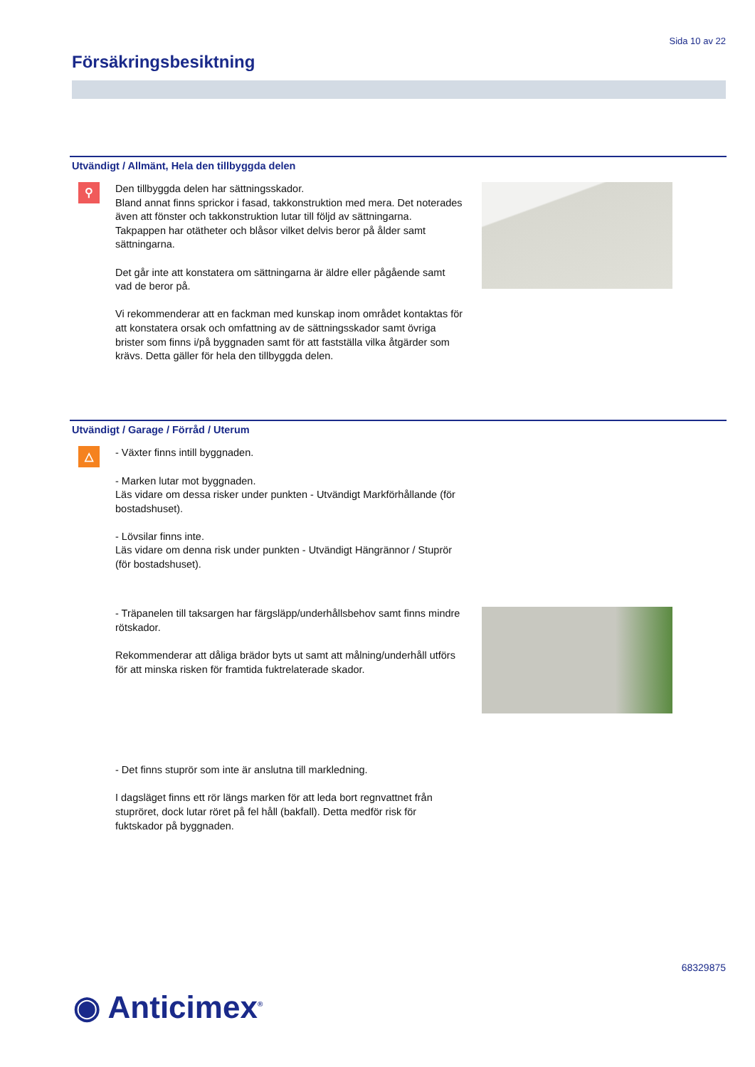Sida 10 av 22
Försäkringsbesiktning
Utvändigt / Allmänt, Hela den tillbyggda delen
⚲
Den tillbyggda delen har sättningsskador.
Bland annat finns sprickor i fasad, takkonstruktion med mera. Det noterades även att fönster och takkonstruktion lutar till följd av sättningarna. Takpappen har otätheter och blåsor vilket delvis beror på ålder samt sättningarna.
Det går inte att konstatera om sättningarna är äldre eller pågående samt vad de beror på.
Vi rekommenderar att en fackman med kunskap inom området kontaktas för att konstatera orsak och omfattning av de sättningsskador samt övriga brister som finns i/på byggnaden samt för att fastställa vilka åtgärder som krävs. Detta gäller för hela den tillbyggda delen.
Utvändigt / Garage / Förråd / Uterum
△
- Växter finns intill byggnaden.
- Marken lutar mot byggnaden.
Läs vidare om dessa risker under punkten - Utvändigt Markförhållande (för bostadshuset).
- Lövsilar finns inte.
Läs vidare om denna risk under punkten - Utvändigt Hängrännor / Stuprör (för bostadshuset).
- Träpanelen till taksargen har färgsläpp/underhållsbehov samt finns mindre rötskador.
Rekommenderar att dåliga brädor byts ut samt att målning/underhåll utförs för att minska risken för framtida fuktrelaterade skador.
- Det finns stuprör som inte är anslutna till markledning.
I dagsläget finns ett rör längs marken för att leda bort regnvattnet från stupröret, dock lutar röret på fel håll (bakfall). Detta medför risk för fuktskador på byggnaden.
68329875
◉ Anticimex<sup>®</sup>